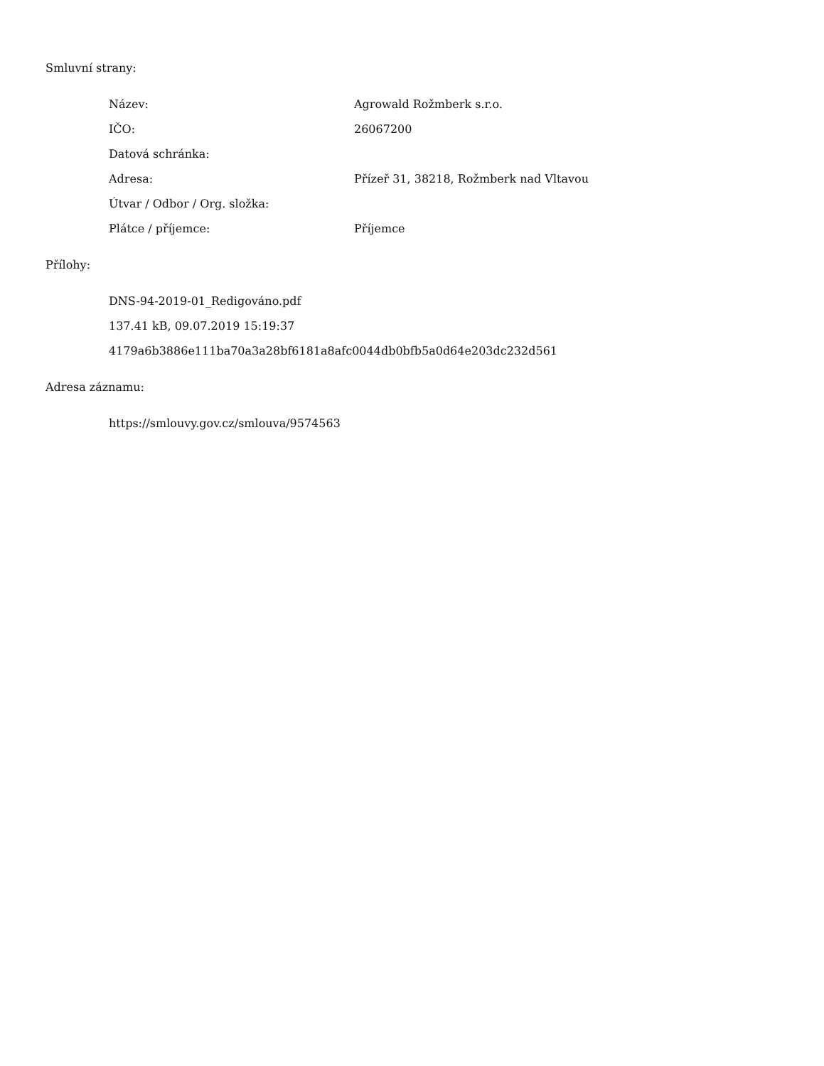Smluvní strany:
| Název: | Agrowald Rožmberk s.r.o. |
| IČO: | 26067200 |
| Datová schránka: | |
| Adresa: | Přízeř 31, 38218, Rožmberk nad Vltavou |
| Útvar / Odbor / Org. složka: | |
| Plátce / příjemce: | Příjemce |
Přílohy:
DNS-94-2019-01_Redigováno.pdf
137.41 kB, 09.07.2019 15:19:37
4179a6b3886e111ba70a3a28bf6181a8afc0044db0bfb5a0d64e203dc232d561
Adresa záznamu:
https://smlouvy.gov.cz/smlouva/9574563